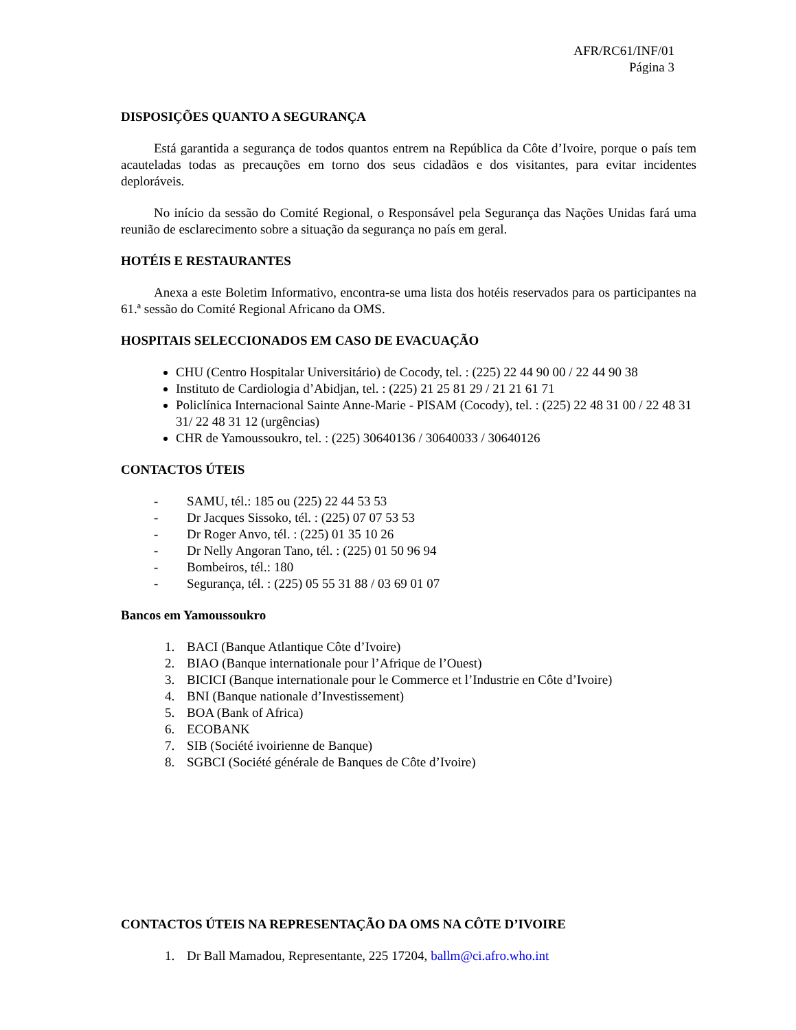AFR/RC61/INF/01
Página 3
DISPOSIÇÕES QUANTO A SEGURANÇA
Está garantida a segurança de todos quantos entrem na República da Côte d’Ivoire, porque o país tem acauteladas todas as precauções em torno dos seus cidadãos e dos visitantes, para evitar incidentes deploráveis.
No início da sessão do Comité Regional, o Responsável pela Segurança das Nações Unidas fará uma reunião de esclarecimento sobre a situação da segurança no país em geral.
HOTÉIS E RESTAURANTES
Anexa a este Boletim Informativo, encontra-se uma lista dos hotéis reservados para os participantes na 61.ª sessão do Comité Regional Africano da OMS.
HOSPITAIS SELECCIONADOS EM CASO DE EVACUAÇÃO
CHU (Centro Hospitalar Universitário) de Cocody, tel. : (225) 22 44 90 00 / 22 44 90 38
Instituto de Cardiologia d’Abidjan, tel. : (225) 21 25 81 29 / 21 21 61 71
Policlínica Internacional Sainte Anne-Marie - PISAM (Cocody), tel. : (225) 22 48 31 00 / 22 48 31 31/ 22 48 31 12 (urgências)
CHR de Yamoussoukro, tel. : (225) 30640136 / 30640033 / 30640126
CONTACTOS ÚTEIS
- SAMU, tél.: 185 ou (225) 22 44 53 53
- Dr Jacques Sissoko, tél. : (225) 07 07 53 53
- Dr Roger Anvo, tél. : (225) 01 35 10 26
- Dr Nelly Angoran Tano, tél. : (225) 01 50 96 94
- Bombeiros, tél.: 180
- Segurança, tél. : (225) 05 55 31 88 / 03 69 01 07
Bancos em Yamoussoukro
1. BACI (Banque Atlantique Côte d’Ivoire)
2. BIAO (Banque internationale pour l’Afrique de l’Ouest)
3. BICICI (Banque internationale pour le Commerce et l’Industrie en Côte d’Ivoire)
4. BNI (Banque nationale d’Investissement)
5. BOA (Bank of Africa)
6. ECOBANK
7. SIB (Société ivoirienne de Banque)
8. SGBCI (Société générale de Banques de Côte d’Ivoire)
CONTACTOS ÚTEIS NA REPRESENTAÇÃO DA OMS NA CÔTE D’IVOIRE
1. Dr Ball Mamadou, Representante, 225 17204, ballm@ci.afro.who.int